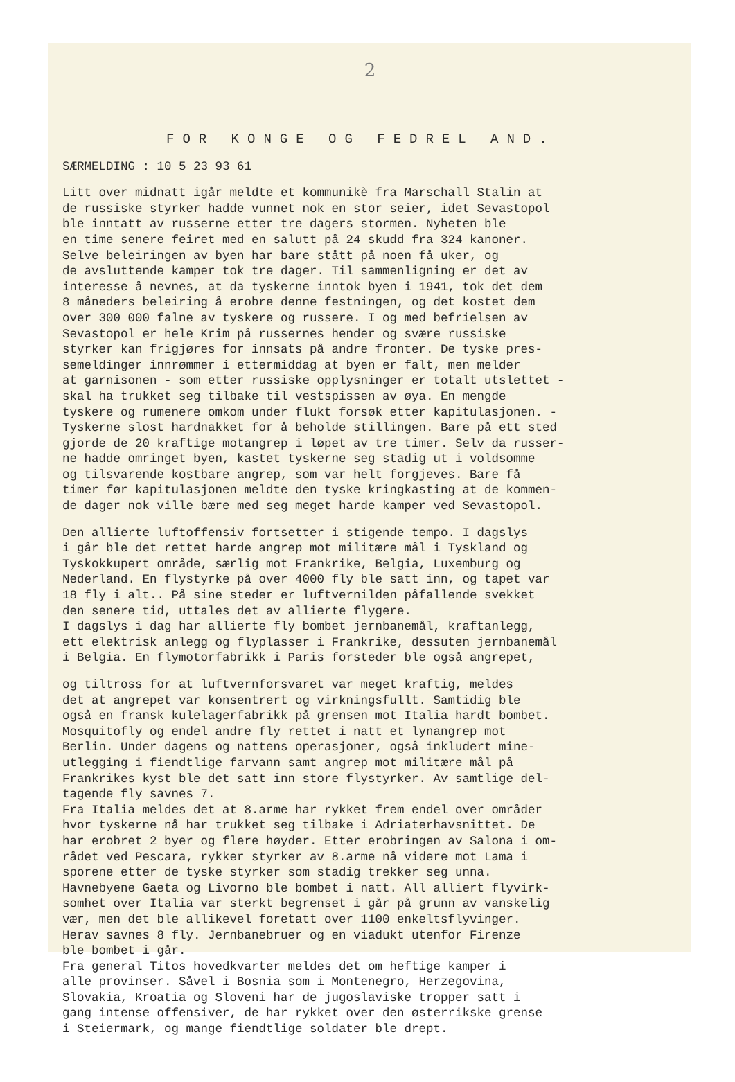2
FOR KONGE OG FEDREL AND.
SÆRMELDING : 10 5 23 93 61
Litt over midnatt igår meldte et kommunikè fra Marschall Stalin at de russiske styrker hadde vunnet nok en stor seier, idet Sevastopol ble inntatt av russerne etter tre dagers stormen. Nyheten ble en time senere feiret med en salutt på 24 skudd fra 324 kanoner. Selve beleiringen av byen har bare stått på noen få uker, og de avsluttende kamper tok tre dager. Til sammenligning er det av interesse å nevnes, at da tyskerne inntok byen i 1941, tok det dem 8 måneders beleiring å erobre denne festningen, og det kostet dem over 300 000 falne av tyskere og russere. I og med befrielsen av Sevastopol er hele Krim på russernes hender og svære russiske styrker kan frigjøres for innsats på andre fronter. De tyske pres- semeldinger innrømmer i ettermiddag at byen er falt, men melder at garnisonen - som etter russiske opplysninger er totalt utslettet - skal ha trukket seg tilbake til vestspissen av øya. En mengde tyskere og rumenere omkom under flukt forsøk etter kapitulasjonen. - Tyskerne slost hardnakket for å beholde stillingen. Bare på ett sted gjorde de 20 kraftige motangrep i løpet av tre timer. Selv da russer- ne hadde omringet byen, kastet tyskerne seg stadig ut i voldsomme og tilsvarende kostbare angrep, som var helt forgjeves. Bare få timer før kapitulasjonen meldte den tyske kringkasting at de kommen- de dager nok ville bære med seg meget harde kamper ved Sevastopol.
Den allierte luftoffensiv fortsetter i stigende tempo. I dagslys i går ble det rettet harde angrep mot militære mål i Tyskland og Tyskokkupert område, særlig mot Frankrike, Belgia, Luxemburg og Nederland. En flystyrke på over 4000 fly ble satt inn, og tapet var 18 fly i alt.. På sine steder er luftvernilden påfallende svekket den senere tid, uttales det av allierte flygere. I dagslys i dag har allierte fly bombet jernbanemål, kraftanlegg, ett elektrisk anlegg og flyplasser i Frankrike, dessuten jernbanemål i Belgia. En flymotorfabrikk i Paris forsteder ble også angrepet,
og tiltross for at luftvernforsvaret var meget kraftig, meldes det at angrepet var konsentrert og virkningsfullt. Samtidig ble også en fransk kulelagerfabrikk på grensen mot Italia hardt bombet. Mosquitofly og endel andre fly rettet i natt et lynangrep mot Berlin. Under dagens og nattens operasjoner, også inkludert mine- utlegging i fiendtlige farvann samt angrep mot militære mål på Frankrikes kyst ble det satt inn store flystyrker. Av samtlige del- tagende fly savnes 7. Fra Italia meldes det at 8.arme har rykket frem endel over områder hvor tyskerne nå har trukket seg tilbake i Adriaterhavsnittet. De har erobret 2 byer og flere høyder. Etter erobringen av Salona i om- rådet ved Pescara, rykker styrker av 8.arme nå videre mot Lama i sporene etter de tyske styrker som stadig trekker seg unna. Havnebyene Gaeta og Livorno ble bombet i natt. All alliert flyvirk- somhet over Italia var sterkt begrenset i går på grunn av vanskelig vær, men det ble allikevel foretatt over 1100 enkeltsflyvinger. Herav savnes 8 fly. Jernbanebruer og en viadukt utenfor Firenze ble bombet i går. Fra general Titos hovedkvarter meldes det om heftige kamper i alle provinser. Såvel i Bosnia som i Montenegro, Herzegovina, Slovakia, Kroatia og Sloveni har de jugoslaviske tropper satt i gang intense offensiver, de har rykket over den østerrikske grense i Steiermark, og mange fiendtlige soldater ble drept.